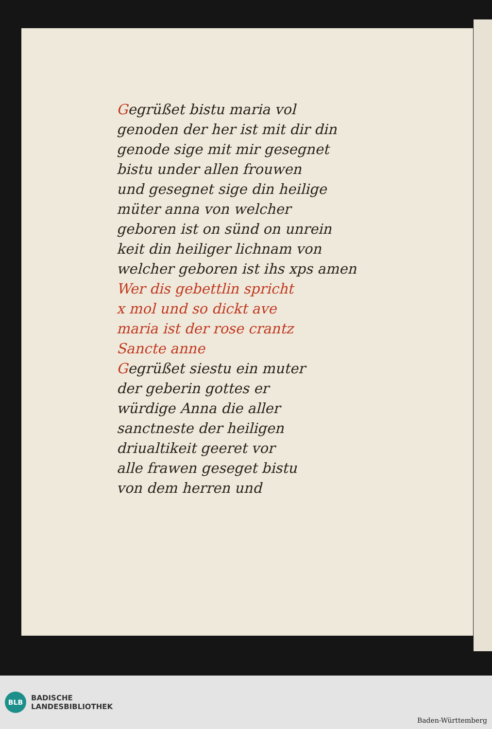Gegrüßet bistu maria vol
genoden der her ist mit dir din
genode sige mit mir gesegnet
bistu under allen frouwen
und gesegnet sige din heilige
müter anna von welcher
geboren ist on sünd on unrein
keit din heiliger lichnam von
welcher geboren ist ihs xps amen
Wer dis gebettlin spricht
x mol und so dickt ave
maria ist der rose crantz
Sancte anne
Gegrüßet siestu ein muter
der geberin gottes er
würdige Anna die aller
sanctneste der heiligen
driualtikeit geeret vor
alle frawen geseget bistu
von dem herren und
BLB
BADISCHE
LANDESBIBLIOTHEK
Baden-Württemberg